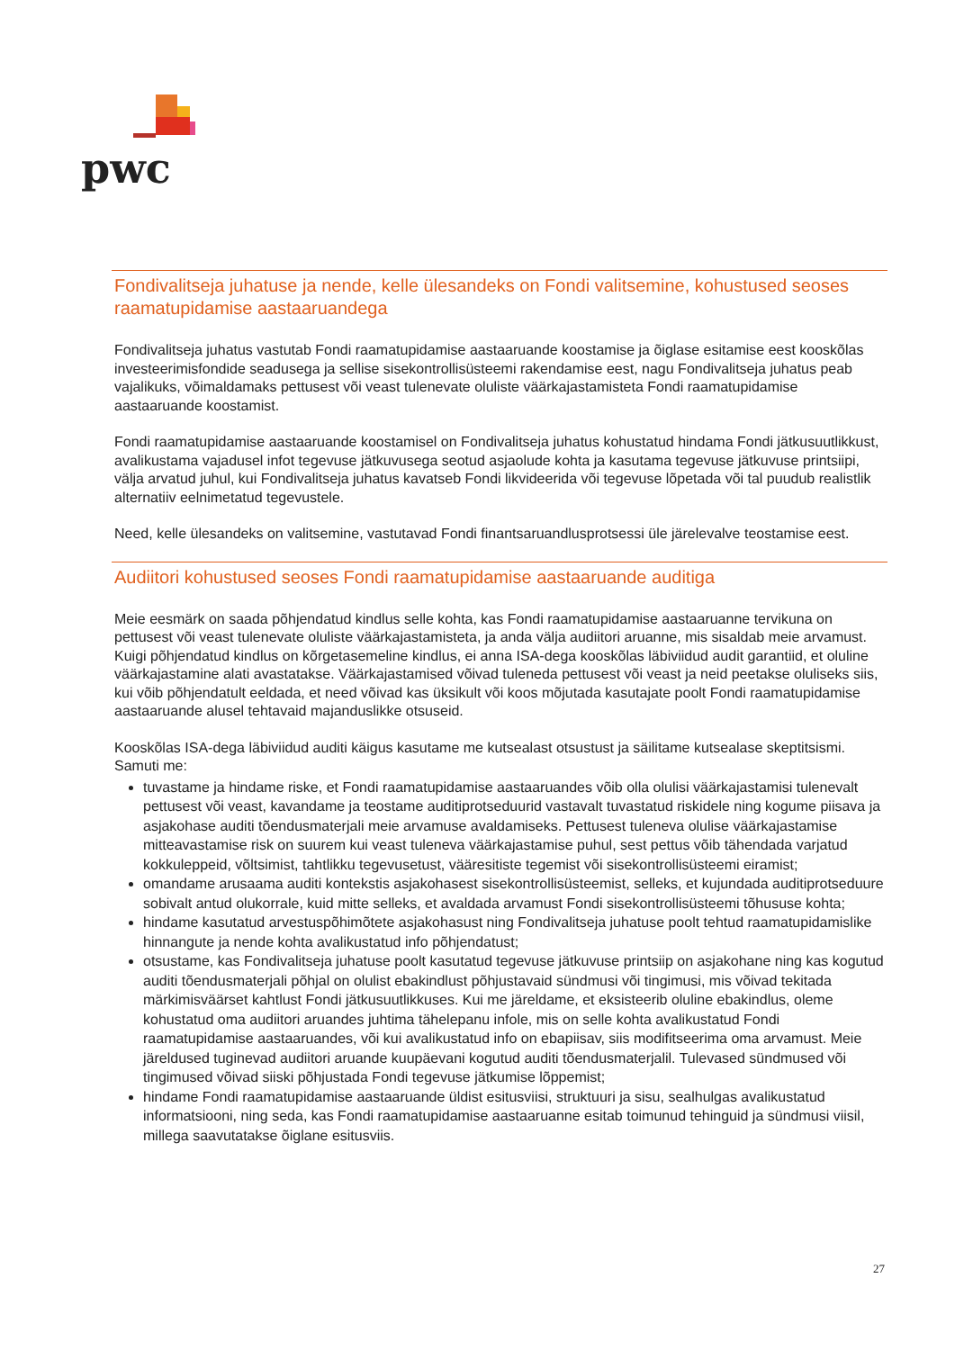pwc
Fondivalitseja juhatuse ja nende, kelle ülesandeks on Fondi valitsemine, kohustused seoses raamatupidamise aastaaruandega
Fondivalitseja juhatus vastutab Fondi raamatupidamise aastaaruande koostamise ja õiglase esitamise eest kooskõlas investeerimisfondide seadusega ja sellise sisekontrollisüsteemi rakendamise eest, nagu Fondivalitseja juhatus peab vajalikuks, võimaldamaks pettusest või veast tulenevate oluliste väärkajastamisteta Fondi raamatupidamise aastaaruande koostamist.
Fondi raamatupidamise aastaaruande koostamisel on Fondivalitseja juhatus kohustatud hindama Fondi jätkusuutlikkust, avalikustama vajadusel infot tegevuse jätkuvusega seotud asjaolude kohta ja kasutama tegevuse jätkuvuse printsiipi, välja arvatud juhul, kui Fondivalitseja juhatus kavatseb Fondi likvideerida või tegevuse lõpetada või tal puudub realistlik alternatiiv eelnimetatud tegevustele.
Need, kelle ülesandeks on valitsemine, vastutavad Fondi finantsaruandlusprotsessi üle järelevalve teostamise eest.
Audiitori kohustused seoses Fondi raamatupidamise aastaaruande auditiga
Meie eesmärk on saada põhjendatud kindlus selle kohta, kas Fondi raamatupidamise aastaaruanne tervikuna on pettusest või veast tulenevate oluliste väärkajastamisteta, ja anda välja audiitori aruanne, mis sisaldab meie arvamust. Kuigi põhjendatud kindlus on kõrgetasemeline kindlus, ei anna ISA-dega kooskõlas läbiviidud audit garantiid, et oluline väärkajastamine alati avastatakse. Väärkajastamised võivad tuleneda pettusest või veast ja neid peetakse oluliseks siis, kui võib põhjendatult eeldada, et need võivad kas üksikult või koos mõjutada kasutajate poolt Fondi raamatupidamise aastaaruande alusel tehtavaid majanduslikke otsuseid.
Kooskõlas ISA-dega läbiviidud auditi käigus kasutame me kutsealast otsustust ja säilitame kutsealase skeptitsismi. Samuti me:
tuvastame ja hindame riske, et Fondi raamatupidamise aastaaruandes võib olla olulisi väärkajastamisi tulenevalt pettusest või veast, kavandame ja teostame auditiprotseduurid vastavalt tuvastatud riskidele ning kogume piisava ja asjakohase auditi tõendusmaterjali meie arvamuse avaldamiseks. Pettusest tuleneva olulise väärkajastamise mitteavastamise risk on suurem kui veast tuleneva väärkajastamise puhul, sest pettus võib tähendada varjatud kokkuleppeid, võltsimist, tahtlikku tegevusetust, vääresitiste tegemist või sisekontrollisüsteemi eiramist;
omandame arusaama auditi kontekstis asjakohasest sisekontrollisüsteemist, selleks, et kujundada auditiprotseduure sobivalt antud olukorrale, kuid mitte selleks, et avaldada arvamust Fondi sisekontrollisüsteemi tõhususe kohta;
hindame kasutatud arvestuspõhimõtete asjakohasust ning Fondivalitseja juhatuse poolt tehtud raamatupidamislike hinnangute ja nende kohta avalikustatud info põhjendatust;
otsustame, kas Fondivalitseja juhatuse poolt kasutatud tegevuse jätkuvuse printsiip on asjakohane ning kas kogutud auditi tõendusmaterjali põhjal on olulist ebakindlust põhjustavaid sündmusi või tingimusi, mis võivad tekitada märkimisväärset kahtlust Fondi jätkusuutlikkuses. Kui me järeldame, et eksisteerib oluline ebakindlus, oleme kohustatud oma audiitori aruandes juhtima tähelepanu infole, mis on selle kohta avalikustatud Fondi raamatupidamise aastaaruandes, või kui avalikustatud info on ebapiisav, siis modifitseerima oma arvamust. Meie järeldused tuginevad audiitori aruande kuupäevani kogutud auditi tõendusmaterjalil. Tulevased sündmused või tingimused võivad siiski põhjustada Fondi tegevuse jätkumise lõppemist;
hindame Fondi raamatupidamise aastaaruande üldist esitusviisi, struktuuri ja sisu, sealhulgas avalikustatud informatsiooni, ning seda, kas Fondi raamatupidamise aastaaruanne esitab toimunud tehinguid ja sündmusi viisil, millega saavutatakse õiglane esitusviis.
27